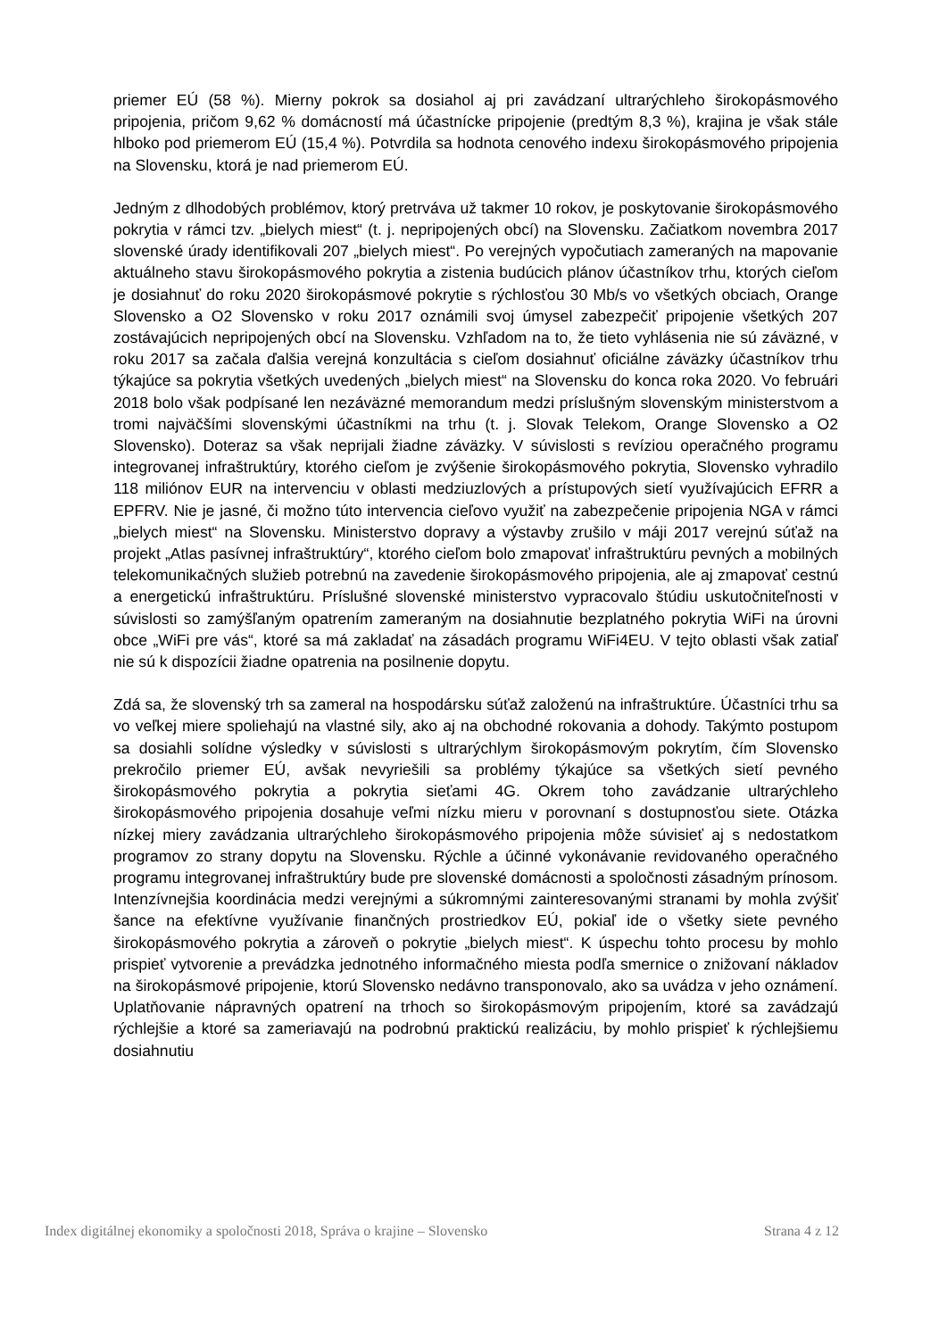priemer EÚ (58 %). Mierny pokrok sa dosiahol aj pri zavádzaní ultrarýchleho širokopásmového pripojenia, pričom 9,62 % domácností má účastnícke pripojenie (predtým 8,3 %), krajina je však stále hlboko pod priemerom EÚ (15,4 %). Potvrdila sa hodnota cenového indexu širokopásmového pripojenia na Slovensku, ktorá je nad priemerom EÚ.
Jedným z dlhodobých problémov, ktorý pretrváva už takmer 10 rokov, je poskytovanie širokopásmového pokrytia v rámci tzv. „bielych miest“ (t. j. nepripojených obcí) na Slovensku. Začiatkom novembra 2017 slovenské úrady identifikovali 207 „bielych miest“. Po verejných vypočutiach zameraných na mapovanie aktuálneho stavu širokopásmového pokrytia a zistenia budúcich plánov účastníkov trhu, ktorých cieľom je dosiahnuť do roku 2020 širokopásmové pokrytie s rýchlosťou 30 Mb/s vo všetkých obciach, Orange Slovensko a O2 Slovensko v roku 2017 oznámili svoj úmysel zabezpečiť pripojenie všetkých 207 zostávajúcich nepripojených obcí na Slovensku. Vzhľadom na to, že tieto vyhlásenia nie sú záväzné, v roku 2017 sa začala ďalšia verejná konzultácia s cieľom dosiahnuť oficiálne záväzky účastníkov trhu týkajúce sa pokrytia všetkých uvedených „bielych miest“ na Slovensku do konca roka 2020. Vo februári 2018 bolo však podpísané len nezáväzné memorandum medzi príslušným slovenským ministerstvom a tromi najväčšími slovenskými účastníkmi na trhu (t. j. Slovak Telekom, Orange Slovensko a O2 Slovensko). Doteraz sa však neprijali žiadne záväzky. V súvislosti s revíziou operačného programu integrovanej infraštruktúry, ktorého cieľom je zvýšenie širokopásmového pokrytia, Slovensko vyhradilo 118 miliónov EUR na intervenciu v oblasti medziuzlových a prístupových sietí využívajúcich EFRR a EPFRV. Nie je jasné, či možno túto intervencia cieľovo využiť na zabezpečenie pripojenia NGA v rámci „bielych miest“ na Slovensku. Ministerstvo dopravy a výstavby zrušilo v máji 2017 verejnú súťaž na projekt „Atlas pasívnej infraštruktúry“, ktorého cieľom bolo zmapovať infraštruktúru pevných a mobilných telekomunikačných služieb potrebnú na zavedenie širokopásmového pripojenia, ale aj zmapovať cestnú a energetickú infraštruktúru. Príslušné slovenské ministerstvo vypracovalo štúdiu uskutočniteľnosti v súvislosti so zamýšľaným opatrením zameraným na dosiahnutie bezplatného pokrytia WiFi na úrovni obce „WiFi pre vás“, ktoré sa má zakladať na zásadách programu WiFi4EU. V tejto oblasti však zatiaľ nie sú k dispozícii žiadne opatrenia na posilnenie dopytu.
Zdá sa, že slovenský trh sa zameral na hospodársku súťaž založenú na infraštruktúre. Účastníci trhu sa vo veľkej miere spoliehajú na vlastné sily, ako aj na obchodné rokovania a dohody. Takýmto postupom sa dosiahli solídne výsledky v súvislosti s ultrarýchlym širokopásmovým pokrytím, čím Slovensko prekročilo priemer EÚ, avšak nevyriešili sa problémy týkajúce sa všetkých sietí pevného širokopásmového pokrytia a pokrytia sieťami 4G. Okrem toho zavádzanie ultrarýchleho širokopásmového pripojenia dosahuje veľmi nízku mieru v porovnaní s dostupnosťou siete. Otázka nízkej miery zavádzania ultrarýchleho širokopásmového pripojenia môže súvisieť aj s nedostatkom programov zo strany dopytu na Slovensku. Rýchle a účinné vykonávanie revidovaného operačného programu integrovanej infraštruktúry bude pre slovenské domácnosti a spoločnosti zásadným prínosom. Intenzívnejšia koordinácia medzi verejnými a súkromnými zainteresovanými stranami by mohla zvýšiť šance na efektívne využívanie finančných prostriedkov EÚ, pokiaľ ide o všetky siete pevného širokopásmového pokrytia a zároveň o pokrytie „bielych miest“. K úspechu tohto procesu by mohlo prispieť vytvorenie a prevádzka jednotného informačného miesta podľa smernice o znižovaní nákladov na širokopásmové pripojenie, ktorú Slovensko nedávno transponovalo, ako sa uvádza v jeho oznámení. Uplatňovanie nápravných opatrení na trhoch so širokopásmovým pripojením, ktoré sa zavádzajú rýchlejšie a ktoré sa zameriavajú na podrobnú praktickú realizáciu, by mohlo prispieť k rýchlejšiemu dosiahnutiu
Index digitálnej ekonomiky a spoločnosti 2018, Správa o krajine – Slovensko Strana 4 z 12